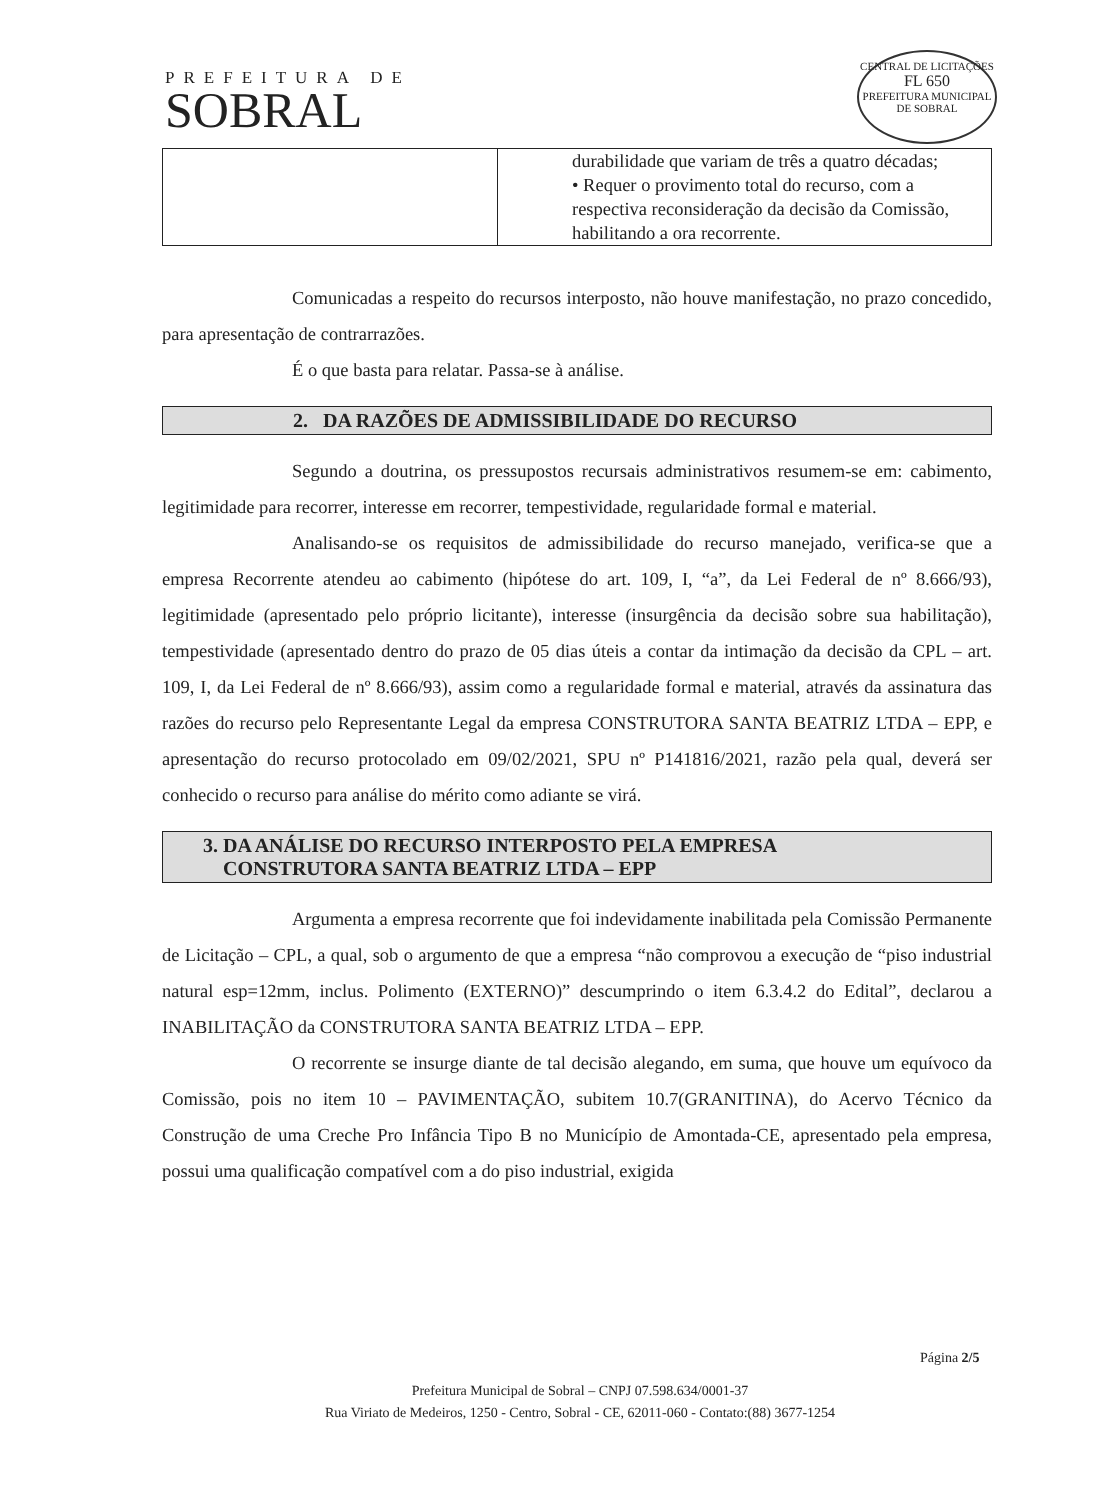PREFEITURA DE
SOBRAL
CENTRAL DE LICITAÇÕES
FL 650
PREFEITURA MUNICIPAL DE SOBRAL
| | durabilidade que variam de três a quatro décadas; • Requer o provimento total do recurso, com a respectiva reconsideração da decisão da Comissão, habilitando a ora recorrente. |
Comunicadas a respeito do recursos interposto, não houve manifestação, no prazo concedido, para apresentação de contrarrazões.
É o que basta para relatar. Passa-se à análise.
2. DA RAZÕES DE ADMISSIBILIDADE DO RECURSO
Segundo a doutrina, os pressupostos recursais administrativos resumem-se em: cabimento, legitimidade para recorrer, interesse em recorrer, tempestividade, regularidade formal e material.
Analisando-se os requisitos de admissibilidade do recurso manejado, verifica-se que a empresa Recorrente atendeu ao cabimento (hipótese do art. 109, I, “a”, da Lei Federal de nº 8.666/93), legitimidade (apresentado pelo próprio licitante), interesse (insurgência da decisão sobre sua habilitação), tempestividade (apresentado dentro do prazo de 05 dias úteis a contar da intimação da decisão da CPL – art. 109, I, da Lei Federal de nº 8.666/93), assim como a regularidade formal e material, através da assinatura das razões do recurso pelo Representante Legal da empresa CONSTRUTORA SANTA BEATRIZ LTDA – EPP, e apresentação do recurso protocolado em 09/02/2021, SPU nº P141816/2021, razão pela qual, deverá ser conhecido o recurso para análise do mérito como adiante se virá.
3. DA ANÁLISE DO RECURSO INTERPOSTO PELA EMPRESA
CONSTRUTORA SANTA BEATRIZ LTDA – EPP
Argumenta a empresa recorrente que foi indevidamente inabilitada pela Comissão Permanente de Licitação – CPL, a qual, sob o argumento de que a empresa “não comprovou a execução de “piso industrial natural esp=12mm, inclus. Polimento (EXTERNO)” descumprindo o item 6.3.4.2 do Edital”, declarou a INABILITAÇÃO da CONSTRUTORA SANTA BEATRIZ LTDA – EPP.
O recorrente se insurge diante de tal decisão alegando, em suma, que houve um equívoco da Comissão, pois no item 10 – PAVIMENTAÇÃO, subitem 10.7(GRANITINA), do Acervo Técnico da Construção de uma Creche Pro Infância Tipo B no Município de Amontada-CE, apresentado pela empresa, possui uma qualificação compatível com a do piso industrial, exigida
Página 2/5
Prefeitura Municipal de Sobral – CNPJ 07.598.634/0001-37
Rua Viriato de Medeiros, 1250 - Centro, Sobral - CE, 62011-060 - Contato:(88) 3677-1254